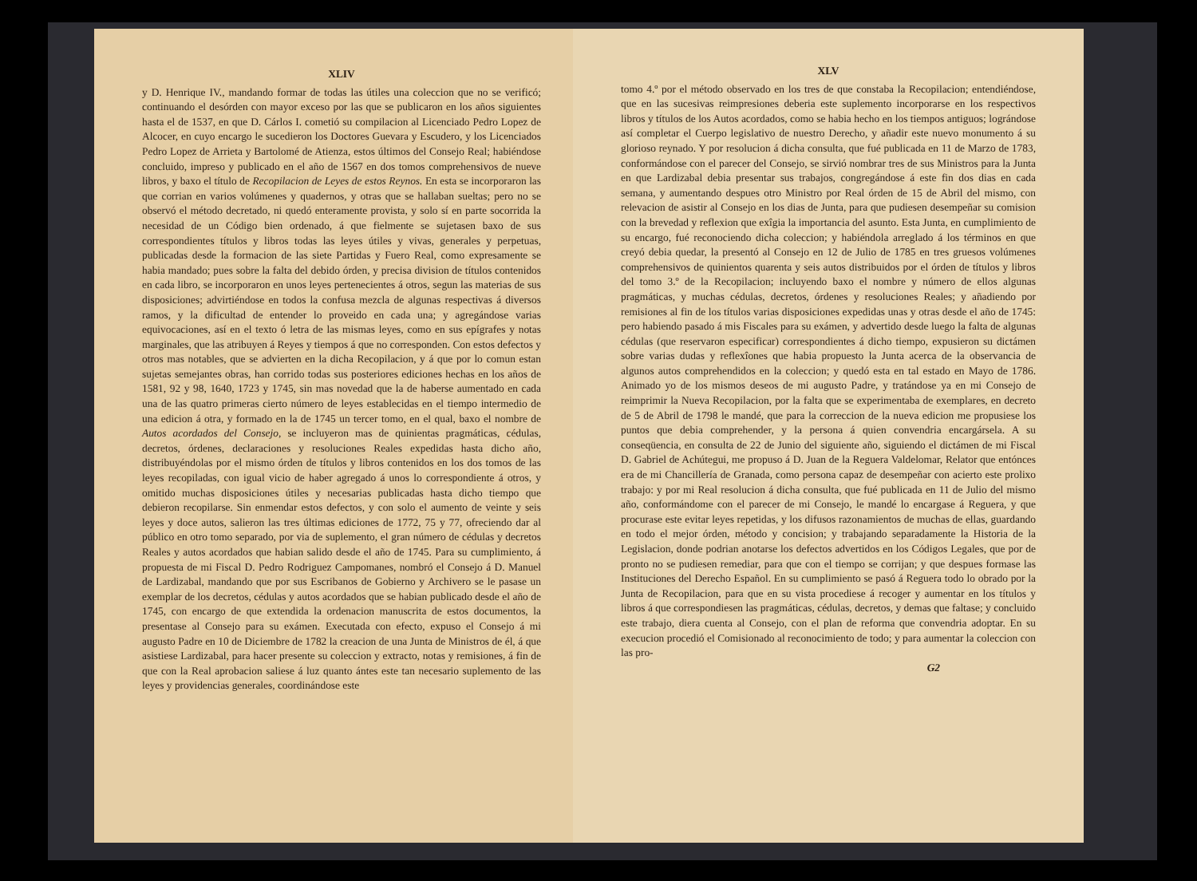XLIV
y D. Henrique IV., mandando formar de todas las útiles una coleccion que no se verificó; continuando el desórden con mayor exceso por las que se publicaron en los años siguientes hasta el de 1537, en que D. Cárlos I. cometió su compilacion al Licenciado Pedro Lopez de Alcocer, en cuyo encargo le sucedieron los Doctores Guevara y Escudero, y los Licenciados Pedro Lopez de Arrieta y Bartolomé de Atienza, estos últimos del Consejo Real; habiéndose concluido, impreso y publicado en el año de 1567 en dos tomos comprehensivos de nueve libros, y baxo el título de Recopilacion de Leyes de estos Reynos. En esta se incorporaron las que corrian en varios volúmenes y quadernos, y otras que se hallaban sueltas; pero no se observó el método decretado, ni quedó enteramente provista, y solo sí en parte socorrida la necesidad de un Código bien ordenado, á que fielmente se sujetasen baxo de sus correspondientes títulos y libros todas las leyes útiles y vivas, generales y perpetuas, publicadas desde la formacion de las siete Partidas y Fuero Real, como expresamente se habia mandado; pues sobre la falta del debido órden, y precisa division de títulos contenidos en cada libro, se incorporaron en unos leyes pertenecientes á otros, segun las materias de sus disposiciones; advirtiéndose en todos la confusa mezcla de algunas respectivas á diversos ramos, y la dificultad de entender lo proveido en cada una; y agregándose varias equivocaciones, así en el texto ó letra de las mismas leyes, como en sus epígrafes y notas marginales, que las atribuyen á Reyes y tiempos á que no corresponden. Con estos defectos y otros mas notables, que se advierten en la dicha Recopilacion, y á que por lo comun estan sujetas semejantes obras, han corrido todas sus posteriores ediciones hechas en los años de 1581, 92 y 98, 1640, 1723 y 1745, sin mas novedad que la de haberse aumentado en cada una de las quatro primeras cierto número de leyes establecidas en el tiempo intermedio de una edicion á otra, y formado en la de 1745 un tercer tomo, en el qual, baxo el nombre de Autos acordados del Consejo, se incluyeron mas de quinientas pragmáticas, cédulas, decretos, órdenes, declaraciones y resoluciones Reales expedidas hasta dicho año, distribuyéndolas por el mismo órden de títulos y libros contenidos en los dos tomos de las leyes recopiladas, con igual vicio de haber agregado á unos lo correspondiente á otros, y omitido muchas disposiciones útiles y necesarias publicadas hasta dicho tiempo que debieron recopilarse. Sin enmendar estos defectos, y con solo el aumento de veinte y seis leyes y doce autos, salieron las tres últimas ediciones de 1772, 75 y 77, ofreciendo dar al público en otro tomo separado, por via de suplemento, el gran número de cédulas y decretos Reales y autos acordados que habian salido desde el año de 1745. Para su cumplimiento, á propuesta de mi Fiscal D. Pedro Rodriguez Campomanes, nombró el Consejo á D. Manuel de Lardizabal, mandando que por sus Escribanos de Gobierno y Archivero se le pasase un exemplar de los decretos, cédulas y autos acordados que se habian publicado desde el año de 1745, con encargo de que extendida la ordenacion manuscrita de estos documentos, la presentase al Consejo para su exámen. Executada con efecto, expuso el Consejo á mi augusto Padre en 10 de Diciembre de 1782 la creacion de una Junta de Ministros de él, á que asistiese Lardizabal, para hacer presente su coleccion y extracto, notas y remisiones, á fin de que con la Real aprobacion saliese á luz quanto ántes este tan necesario suplemento de las leyes y providencias generales, coordinándose este
XLV
tomo 4.º por el método observado en los tres de que constaba la Recopilacion; entendiéndose, que en las sucesivas reimpresiones deberia este suplemento incorporarse en los respectivos libros y títulos de los Autos acordados, como se habia hecho en los tiempos antiguos; lográndose así completar el Cuerpo legislativo de nuestro Derecho, y añadir este nuevo monumento á su glorioso reynado. Y por resolucion á dicha consulta, que fué publicada en 11 de Marzo de 1783, conformándose con el parecer del Consejo, se sirvió nombrar tres de sus Ministros para la Junta en que Lardizabal debia presentar sus trabajos, congregándose á este fin dos dias en cada semana, y aumentando despues otro Ministro por Real órden de 15 de Abril del mismo, con relevacion de asistir al Consejo en los dias de Junta, para que pudiesen desempeñar su comision con la brevedad y reflexion que exîgia la importancia del asunto. Esta Junta, en cumplimiento de su encargo, fué reconociendo dicha coleccion; y habiéndola arreglado á los términos en que creyó debia quedar, la presentó al Consejo en 12 de Julio de 1785 en tres gruesos volúmenes comprehensivos de quinientos quarenta y seis autos distribuidos por el órden de títulos y libros del tomo 3.º de la Recopilacion; incluyendo baxo el nombre y número de ellos algunas pragmáticas, y muchas cédulas, decretos, órdenes y resoluciones Reales; y añadiendo por remisiones al fin de los títulos varias disposiciones expedidas unas y otras desde el año de 1745: pero habiendo pasado á mis Fiscales para su exámen, y advertido desde luego la falta de algunas cédulas (que reservaron especificar) correspondientes á dicho tiempo, expusieron su dictámen sobre varias dudas y reflexîones que habia propuesto la Junta acerca de la observancia de algunos autos comprehendidos en la coleccion; y quedó esta en tal estado en Mayo de 1786. Animado yo de los mismos deseos de mi augusto Padre, y tratándose ya en mi Consejo de reimprimir la Nueva Recopilacion, por la falta que se experimentaba de exemplares, en decreto de 5 de Abril de 1798 le mandé, que para la correccion de la nueva edicion me propusiese los puntos que debia comprehender, y la persona á quien convendria encargársela. A su conseqüencia, en consulta de 22 de Junio del siguiente año, siguiendo el dictámen de mi Fiscal D. Gabriel de Achútegui, me propuso á D. Juan de la Reguera Valdelomar, Relator que entónces era de mi Chancillería de Granada, como persona capaz de desempeñar con acierto este prolixo trabajo: y por mi Real resolucion á dicha consulta, que fué publicada en 11 de Julio del mismo año, conformándome con el parecer de mi Consejo, le mandé lo encargase á Reguera, y que procurase este evitar leyes repetidas, y los difusos razonamientos de muchas de ellas, guardando en todo el mejor órden, método y concision; y trabajando separadamente la Historia de la Legislacion, donde podrian anotarse los defectos advertidos en los Códigos Legales, que por de pronto no se pudiesen remediar, para que con el tiempo se corrijan; y que despues formase las Instituciones del Derecho Español. En su cumplimiento se pasó á Reguera todo lo obrado por la Junta de Recopilacion, para que en su vista procediese á recoger y aumentar en los títulos y libros á que correspondiesen las pragmáticas, cédulas, decretos, y demas que faltase; y concluido este trabajo, diera cuenta al Consejo, con el plan de reforma que convendria adoptar. En su execucion procedió el Comisionado al reconocimiento de todo; y para aumentar la coleccion con las pro-
G2